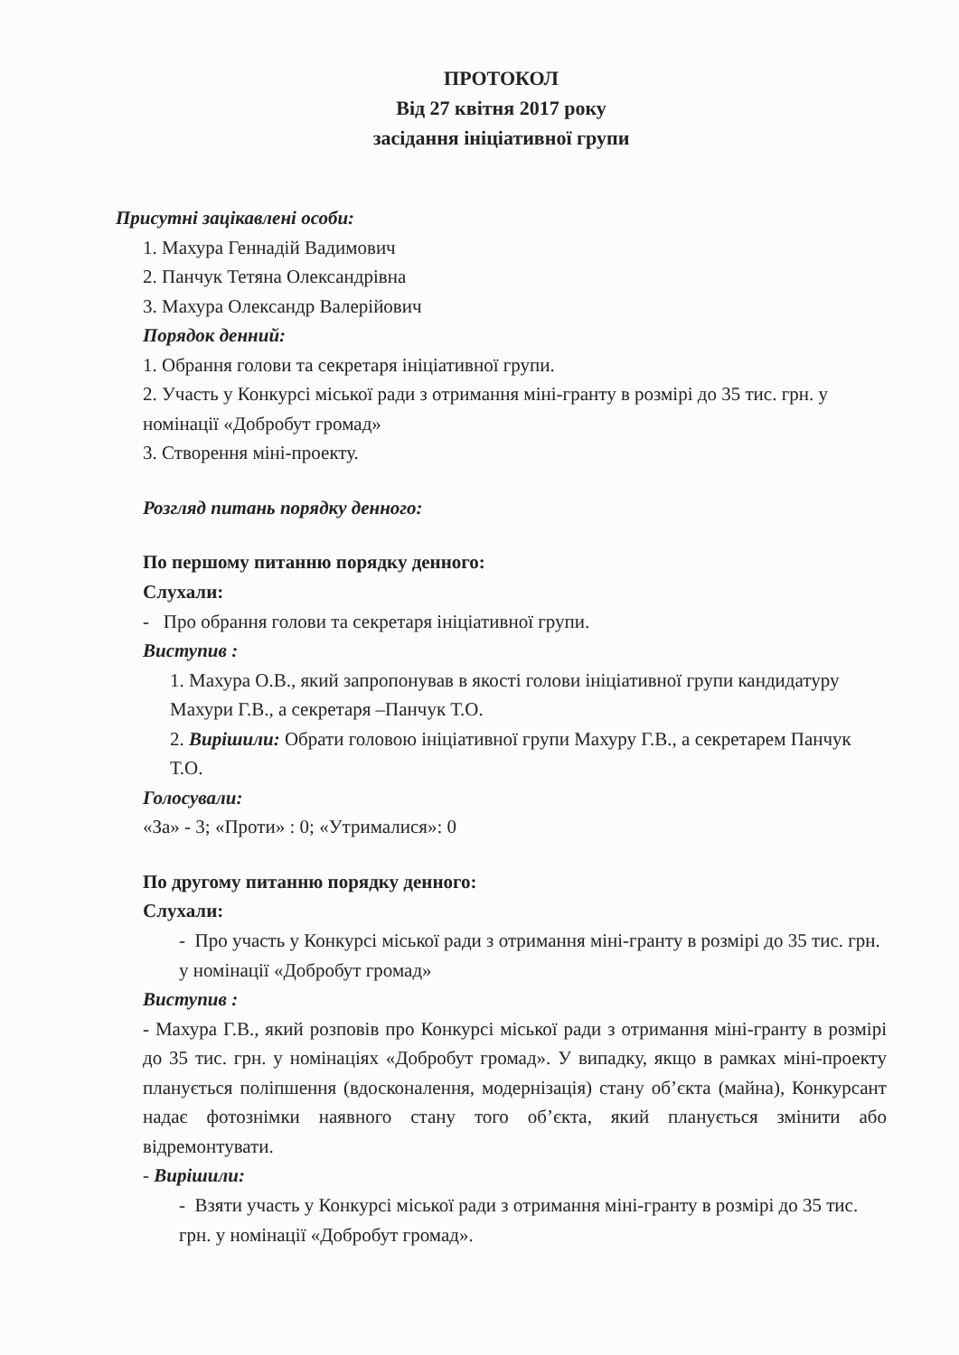ПРОТОКОЛ
Від 27 квітня 2017 року
засідання ініціативної групи
Присутні зацікавлені особи:
1. Махура Геннадій Вадимович
2. Панчук Тетяна Олександрівна
3. Махура Олександр Валерійович
Порядок денний:
1. Обрання голови та секретаря ініціативної групи.
2. Участь у Конкурсі міської ради з отримання міні-гранту в розмірі до 35 тис. грн. у номінації «Добробут громад»
3. Створення міні-проекту.
Розгляд питань порядку денного:
По першому питанню порядку денного:
Слухали:
- Про обрання голови та секретаря ініціативної групи.
Виступив :
1. Махура О.В., який запропонував в якості голови ініціативної групи кандидатуру Махури Г.В., а секретаря –Панчук Т.О.
2. Вирішили: Обрати головою ініціативної групи Махуру Г.В., а секретарем Панчук Т.О.
Голосували:
«За» - 3; «Проти» : 0; «Утрималися»: 0
По другому питанню порядку денного:
Слухали:
- Про участь у Конкурсі міської ради з отримання міні-гранту в розмірі до 35 тис. грн. у номінації «Добробут громад»
Виступив :
- Махура Г.В., який розповів про Конкурсі міської ради з отримання міні-гранту в розмірі до 35 тис. грн. у номінаціях «Добробут громад». У випадку, якщо в рамках міні-проекту планується поліпшення (вдосконалення, модернізація) стану об’єкта (майна), Конкурсант надає фотознімки наявного стану того об’єкта, який планується змінити або відремонтувати.
- Вирішили:
- Взяти участь у Конкурсі міської ради з отримання міні-гранту в розмірі до 35 тис. грн. у номінації «Добробут громад».